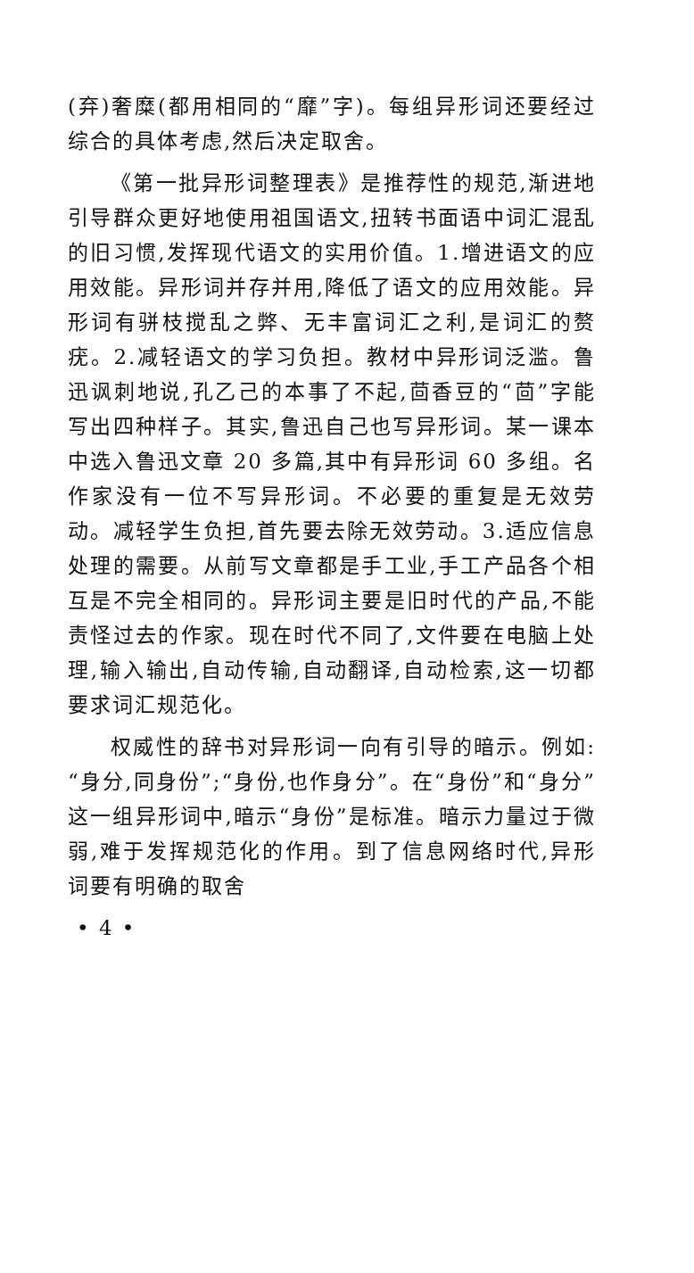(弃)奢糜(都用相同的“靡”字)。每组异形词还要经过综合的具体考虑,然后决定取舍。
《第一批异形词整理表》是推荐性的规范,渐进地引导群众更好地使用祖国语文,扭转书面语中词汇混乱的旧习惯,发挥现代语文的实用价值。1.增进语文的应用效能。异形词并存并用,降低了语文的应用效能。异形词有骈枝搅乱之弊、无丰富词汇之利,是词汇的赘疣。2.减轻语文的学习负担。教材中异形词泛滥。鲁迅讽刺地说,孔乙己的本事了不起,茴香豆的“茴”字能写出四种样子。其实,鲁迅自己也写异形词。某一课本中选入鲁迅文章 20 多篇,其中有异形词 60 多组。名作家没有一位不写异形词。不必要的重复是无效劳动。减轻学生负担,首先要去除无效劳动。3.适应信息处理的需要。从前写文章都是手工业,手工产品各个相互是不完全相同的。异形词主要是旧时代的产品,不能责怪过去的作家。现在时代不同了,文件要在电脑上处理,输入输出,自动传输,自动翻译,自动检索,这一切都要求词汇规范化。
权威性的辞书对异形词一向有引导的暗示。例如:“身分,同身份”;“身份,也作身分”。在“身份”和“身分”这一组异形词中,暗示“身份”是标准。暗示力量过于微弱,难于发挥规范化的作用。到了信息网络时代,异形词要有明确的取舍
• 4 •